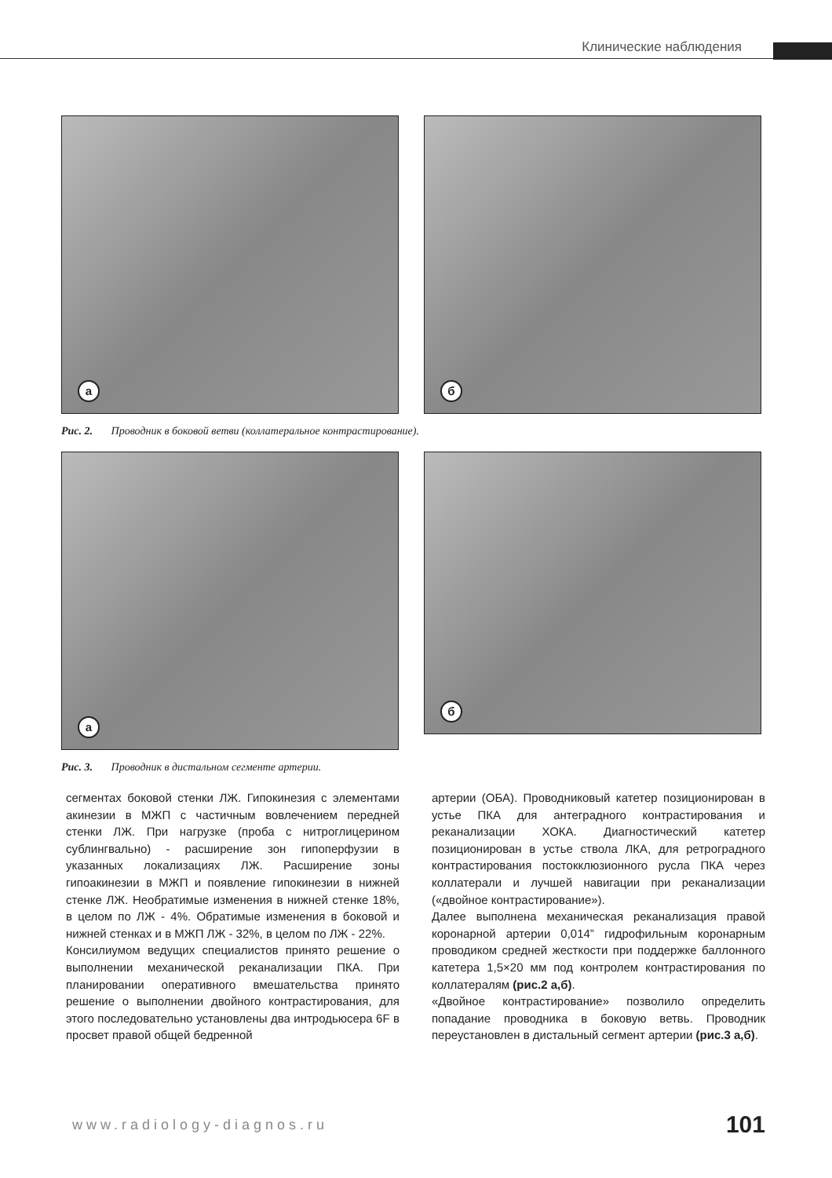Клинические наблюдения
а
б
Рис. 2. Проводник в боковой ветви (коллатеральное контрастирование).
а
б
Рис. 3. Проводник в дистальном сегменте артерии.
сегментах боковой стенки ЛЖ. Гипокинезия с элементами акинезии в МЖП с частичным вовлечением передней стенки ЛЖ. При нагрузке (проба с нитроглицерином сублингвально) - расширение зон гипоперфузии в указанных локализациях ЛЖ. Расширение зоны гипоакинезии в МЖП и появление гипокинезии в нижней стенке ЛЖ. Необратимые изменения в нижней стенке 18%, в целом по ЛЖ - 4%. Обратимые изменения в боковой и нижней стенках и в МЖП ЛЖ - 32%, в целом по ЛЖ - 22%.
Консилиумом ведущих специалистов принято решение о выполнении механической реканализации ПКА. При планировании оперативного вмешательства принято решение о выполнении двойного контрастирования, для этого последовательно установлены два интродьюсера 6F в просвет правой общей бедренной
артерии (ОБА). Проводниковый катетер позиционирован в устье ПКА для антеградного контрастирования и реканализации ХОКА. Диагностический катетер позиционирован в устье ствола ЛКА, для ретроградного контрастирования постокклюзионного русла ПКА через коллатерали и лучшей навигации при реканализации («двойное контрастирование»).
Далее выполнена механическая реканализация правой коронарной артерии 0,014” гидрофильным коронарным проводиком средней жесткости при поддержке баллонного катетера 1,5×20 мм под контролем контрастирования по коллатералям (рис.2 а,б).
«Двойное контрастирование» позволило определить попадание проводника в боковую ветвь. Проводник переустановлен в дистальный сегмент артерии (рис.3 а,б).
www.radiology-diagnos.ru 101